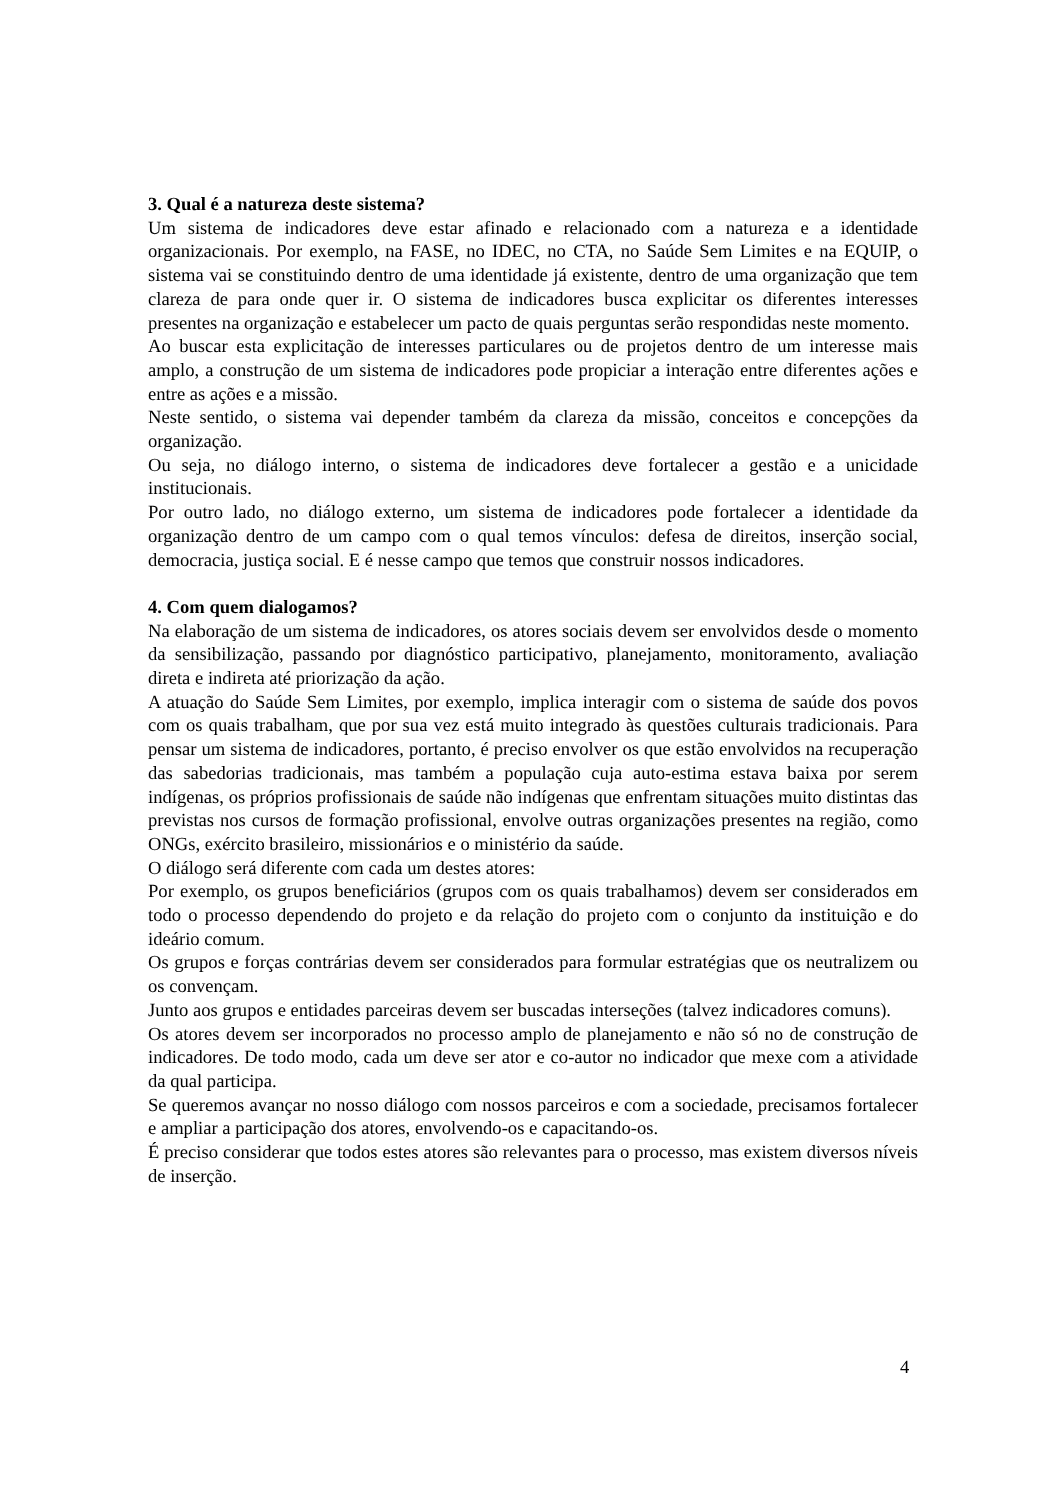3. Qual é a natureza deste sistema?
Um sistema de indicadores deve estar afinado e relacionado com a natureza e a identidade organizacionais. Por exemplo, na FASE, no IDEC, no CTA, no Saúde Sem Limites e na EQUIP, o sistema vai se constituindo dentro de uma identidade já existente, dentro de uma organização que tem clareza de para onde quer ir. O sistema de indicadores busca explicitar os diferentes interesses presentes na organização e estabelecer um pacto de quais perguntas serão respondidas neste momento.
Ao buscar esta explicitação de interesses particulares ou de projetos dentro de um interesse mais amplo, a construção de um sistema de indicadores pode propiciar a interação entre diferentes ações e entre as ações e a missão.
Neste sentido, o sistema vai depender também da clareza da missão, conceitos e concepções da organização.
Ou seja, no diálogo interno, o sistema de indicadores deve fortalecer a gestão e a unicidade institucionais.
Por outro lado, no diálogo externo, um sistema de indicadores pode fortalecer a identidade da organização dentro de um campo com o qual temos vínculos: defesa de direitos, inserção social, democracia, justiça social. E é nesse campo que temos que construir nossos indicadores.
4. Com quem dialogamos?
Na elaboração de um sistema de indicadores, os atores sociais devem ser envolvidos desde o momento da sensibilização, passando por diagnóstico participativo, planejamento, monitoramento, avaliação direta e indireta até priorização da ação.
A atuação do Saúde Sem Limites, por exemplo, implica interagir com o sistema de saúde dos povos com os quais trabalham, que por sua vez está muito integrado às questões culturais tradicionais. Para pensar um sistema de indicadores, portanto, é preciso envolver os que estão envolvidos na recuperação das sabedorias tradicionais, mas também a população cuja auto-estima estava baixa por serem indígenas, os próprios profissionais de saúde não indígenas que enfrentam situações muito distintas das previstas nos cursos de formação profissional, envolve outras organizações presentes na região, como ONGs, exército brasileiro, missionários e o ministério da saúde.
O diálogo será diferente com cada um destes atores:
Por exemplo, os grupos beneficiários (grupos com os quais trabalhamos) devem ser considerados em todo o processo dependendo do projeto e da relação do projeto com o conjunto da instituição e do ideário comum.
Os grupos e forças contrárias devem ser considerados para formular estratégias que os neutralizem ou os convençam.
Junto aos grupos e entidades parceiras devem ser buscadas interseções (talvez indicadores comuns).
Os atores devem ser incorporados no processo amplo de planejamento e não só no de construção de indicadores. De todo modo, cada um deve ser ator e co-autor no indicador que mexe com a atividade da qual participa.
Se queremos avançar no nosso diálogo com nossos parceiros e com a sociedade, precisamos fortalecer e ampliar a participação dos atores, envolvendo-os e capacitando-os.
É preciso considerar que todos estes atores são relevantes para o processo, mas existem diversos níveis de inserção.
4